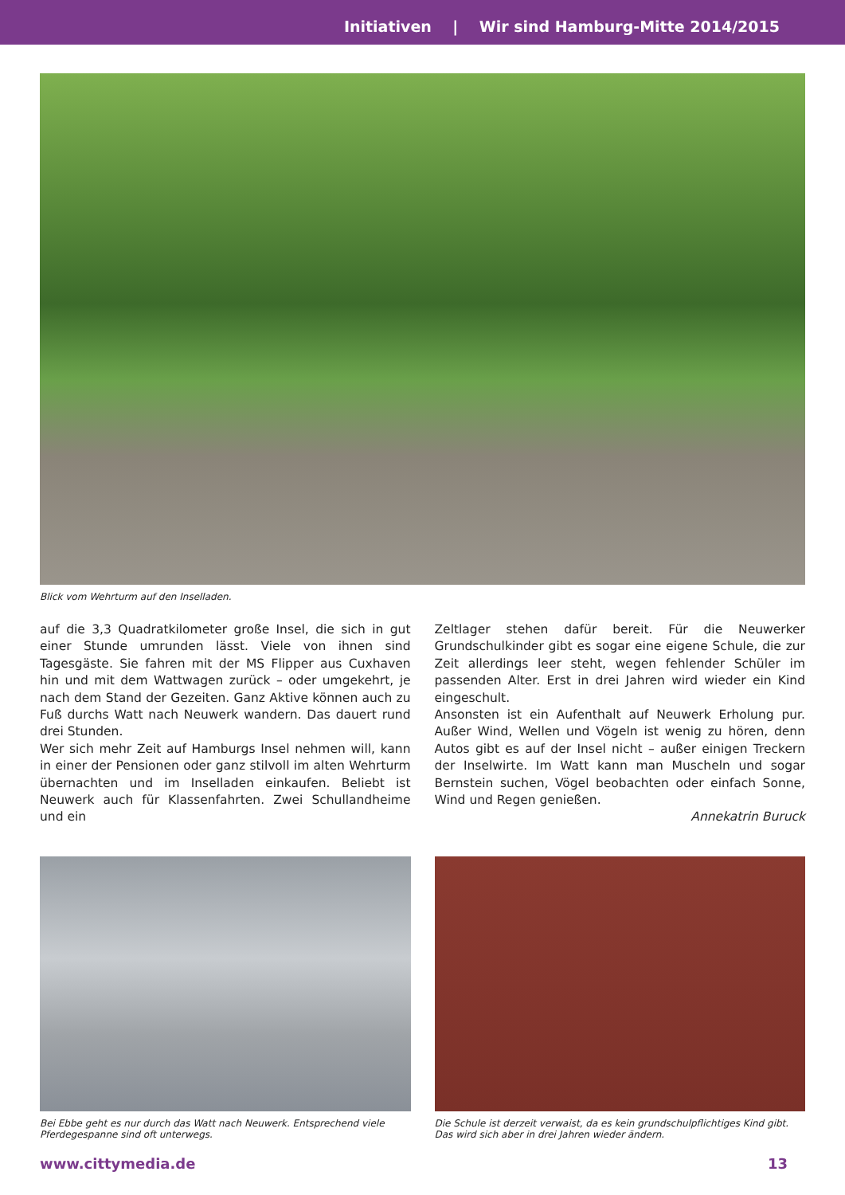Initiativen | Wir sind Hamburg-Mitte 2014/2015
Blick vom Wehrturm auf den Inselladen.
auf die 3,3 Quadratkilometer große Insel, die sich in gut einer Stunde umrunden lässt. Viele von ihnen sind Tagesgäste. Sie fahren mit der MS Flipper aus Cuxhaven hin und mit dem Wattwagen zurück – oder umgekehrt, je nach dem Stand der Gezeiten. Ganz Aktive können auch zu Fuß durchs Watt nach Neuwerk wandern. Das dauert rund drei Stunden.
Wer sich mehr Zeit auf Hamburgs Insel nehmen will, kann in einer der Pensionen oder ganz stilvoll im alten Wehrturm übernachten und im Inselladen einkaufen. Beliebt ist Neuwerk auch für Klassenfahrten. Zwei Schullandheime und ein
Zeltlager stehen dafür bereit. Für die Neuwerker Grundschulkinder gibt es sogar eine eigene Schule, die zur Zeit allerdings leer steht, wegen fehlender Schüler im passenden Alter. Erst in drei Jahren wird wieder ein Kind eingeschult.
Ansonsten ist ein Aufenthalt auf Neuwerk Erholung pur. Außer Wind, Wellen und Vögeln ist wenig zu hören, denn Autos gibt es auf der Insel nicht – außer einigen Treckern der Inselwirte. Im Watt kann man Muscheln und sogar Bernstein suchen, Vögel beobachten oder einfach Sonne, Wind und Regen genießen.
Annekatrin Buruck
Bei Ebbe geht es nur durch das Watt nach Neuwerk. Entsprechend viele Pferdegespanne sind oft unterwegs.
Die Schule ist derzeit verwaist, da es kein grundschulpflichtiges Kind gibt. Das wird sich aber in drei Jahren wieder ändern.
www.cittymedia.de 13